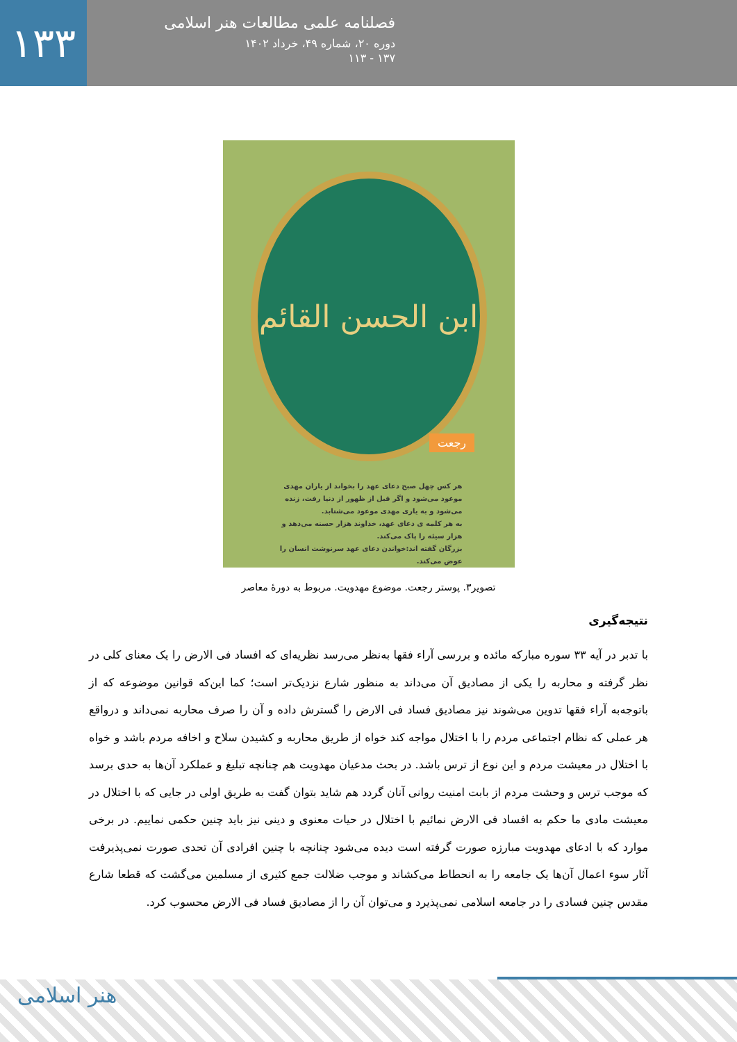۱۳۳
فصلنامه علمی مطالعات هنر اسلامی
دوره ۲۰، شماره ۴۹، خرداد ۱۴۰۲
۱۳۷ - ۱۱۳
ابن الحسن القائم
رجعت
هر کس چهل صبح دعای عهد را بخواند از یاران مهدی موعود می‌شود و اگر قبل از ظهور از دنیا رفت، زنده می‌شود و به یاری مهدی موعود می‌شتابد.
به هر کلمه ی دعای عهد، خداوند هزار حسنه می‌دهد و هزار سیئه را پاک می‌کند.
بزرگان گفته اند:خواندن دعای عهد سرنوشت انسان را عوض می‌کند.
تصویر۳. پوستر رجعت. موضوع مهدویت. مربوط به دورۀ معاصر
نتیجه‌گیری
با تدبر در آیه ۳۳ سوره مبارکه مائده و بررسی آراء فقها به‌نظر می‌رسد نظریه‌ای که افساد فی الارض را یک معنای کلی در نظر گرفته و محاربه را یکی از مصادیق آن می‌داند به منظور شارع نزدیک‌تر است؛ کما این‌که قوانین موضوعه که از باتوجه‌به آراء فقها تدوین می‌شوند نیز مصادیق فساد فی الارض را گسترش داده و آن را صرف محاربه نمی‌داند و درواقع هر عملی که نظام اجتماعی مردم را با اختلال مواجه کند خواه از طریق محاربه و کشیدن سلاح و اخافه مردم باشد و خواه با اختلال در معیشت مردم و این نوع از ترس باشد. در بحث مدعیان مهدویت هم چنانچه تبلیغ و عملکرد آن‌ها به حدی برسد که موجب ترس و وحشت مردم از بابت امنیت روانی آنان گردد هم شاید بتوان گفت به طریق اولی در جایی که با اختلال در معیشت مادی ما حکم به افساد فی الارض نمائیم با اختلال در حیات معنوی و دینی نیز باید چنین حکمی نماییم. در برخی موارد که با ادعای مهدویت مبارزه صورت گرفته است دیده می‌شود چنانچه با چنین افرادی آن تحدی صورت نمی‌پذیرفت آثار سوء اعمال آن‌ها یک جامعه را به انحطاط می‌کشاند و موجب ضلالت جمع کثیری از مسلمین می‌گشت که قطعا شارع مقدس چنین فسادی را در جامعه اسلامی نمی‌پذیرد و می‌توان آن را از مصادیق فساد فی الارض محسوب کرد.
هنر اسلامی